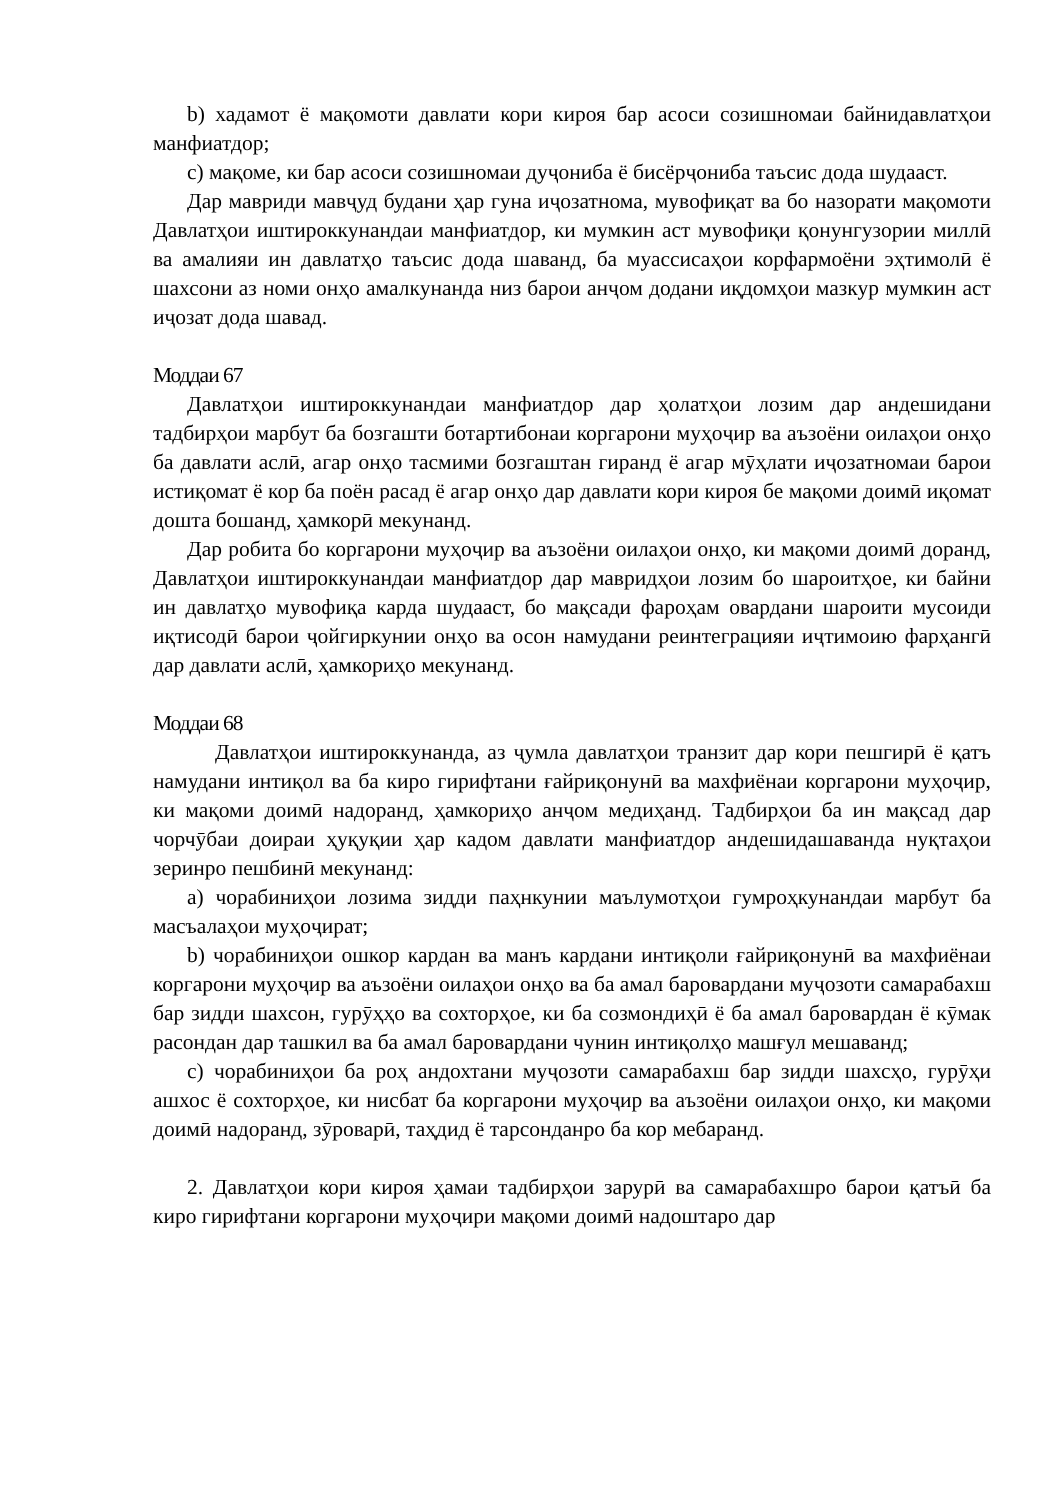b) хадамот ё мақомоти давлати кори кироя бар асоси созишномаи байнидавлатҳои манфиатдор;
c) мақоме, ки бар асоси созишномаи дуҷониба ё бисёрҷониба таъсис дода шудааст.
Дар мавриди мавҷуд будани ҳар гуна иҷозатнома, мувофиқат ва бо назорати мақомоти Давлатҳои иштироккунандаи манфиатдор, ки мумкин аст мувофиқи қонунгузории миллӣ ва амалияи ин давлатҳо таъсис дода шаванд, ба муассисаҳои корфармоёни эҳтимолӣ ё шахсони аз номи онҳо амалкунанда низ барои анҷом додани иқдомҳои мазкур мумкин аст иҷозат дода шавад.
Моддаи 67
Давлатҳои иштироккунандаи манфиатдор дар ҳолатҳои лозим дар андешидани тадбирҳои марбут ба бозгашти ботартибонаи коргарони муҳоҷир ва аъзоёни оилаҳои онҳо ба давлати аслӣ, агар онҳо тасмими бозгаштан гиранд ё агар мӯҳлати иҷозатномаи барои истиқомат ё кор ба поён расад ё агар онҳо дар давлати кори кироя бе мақоми доимӣ иқомат дошта бошанд, ҳамкорӣ мекунанд.
Дар робита бо коргарони муҳоҷир ва аъзоёни оилаҳои онҳо, ки мақоми доимӣ доранд, Давлатҳои иштироккунандаи манфиатдор дар мавридҳои лозим бо шароитҳое, ки байни ин давлатҳо мувофиқа карда шудааст, бо мақсади фароҳам овардани шароити мусоиди иқтисодӣ барои ҷойгиркунии онҳо ва осон намудани реинтеграцияи иҷтимоию фарҳангӣ дар давлати аслӣ, ҳамкориҳо мекунанд.
Моддаи 68
Давлатҳои иштироккунанда, аз ҷумла давлатҳои транзит дар кори пешгирӣ ё қатъ намудани интиқол ва ба киро гирифтани ғайриқонунӣ ва махфиёнаи коргарони муҳоҷир, ки мақоми доимӣ надоранд, ҳамкориҳо анҷом медиҳанд. Тадбирҳои ба ин мақсад дар чорчӯбаи доираи ҳуқуқии ҳар кадом давлати манфиатдор андешидашаванда нуқтаҳои зеринро пешбинӣ мекунанд:
a) чорабиниҳои лозима зидди паҳнкунии маълумотҳои гумроҳкунандаи марбут ба масъалаҳои муҳоҷират;
b) чорабиниҳои ошкор кардан ва манъ кардани интиқоли ғайриқонунӣ ва махфиёнаи коргарони муҳоҷир ва аъзоёни оилаҳои онҳо ва ба амал баровардани муҷозоти самарабахш бар зидди шахсон, гурӯҳҳо ва сохторҳое, ки ба созмондиҳӣ ё ба амал баровардан ё кӯмак расондан дар ташкил ва ба амал баровардани чунин интиқолҳо машғул мешаванд;
c) чорабиниҳои ба роҳ андохтани муҷозоти самарабахш бар зидди шахсҳо, гурӯҳи ашхос ё сохторҳое, ки нисбат ба коргарони муҳоҷир ва аъзоёни оилаҳои онҳо, ки мақоми доимӣ надоранд, зӯроварӣ, таҳдид ё тарсонданро ба кор мебаранд.
2. Давлатҳои кори кироя ҳамаи тадбирҳои зарурӣ ва самарабахшро барои қатъӣ ба киро гирифтани коргарони муҳоҷири мақоми доимӣ надоштаро дар